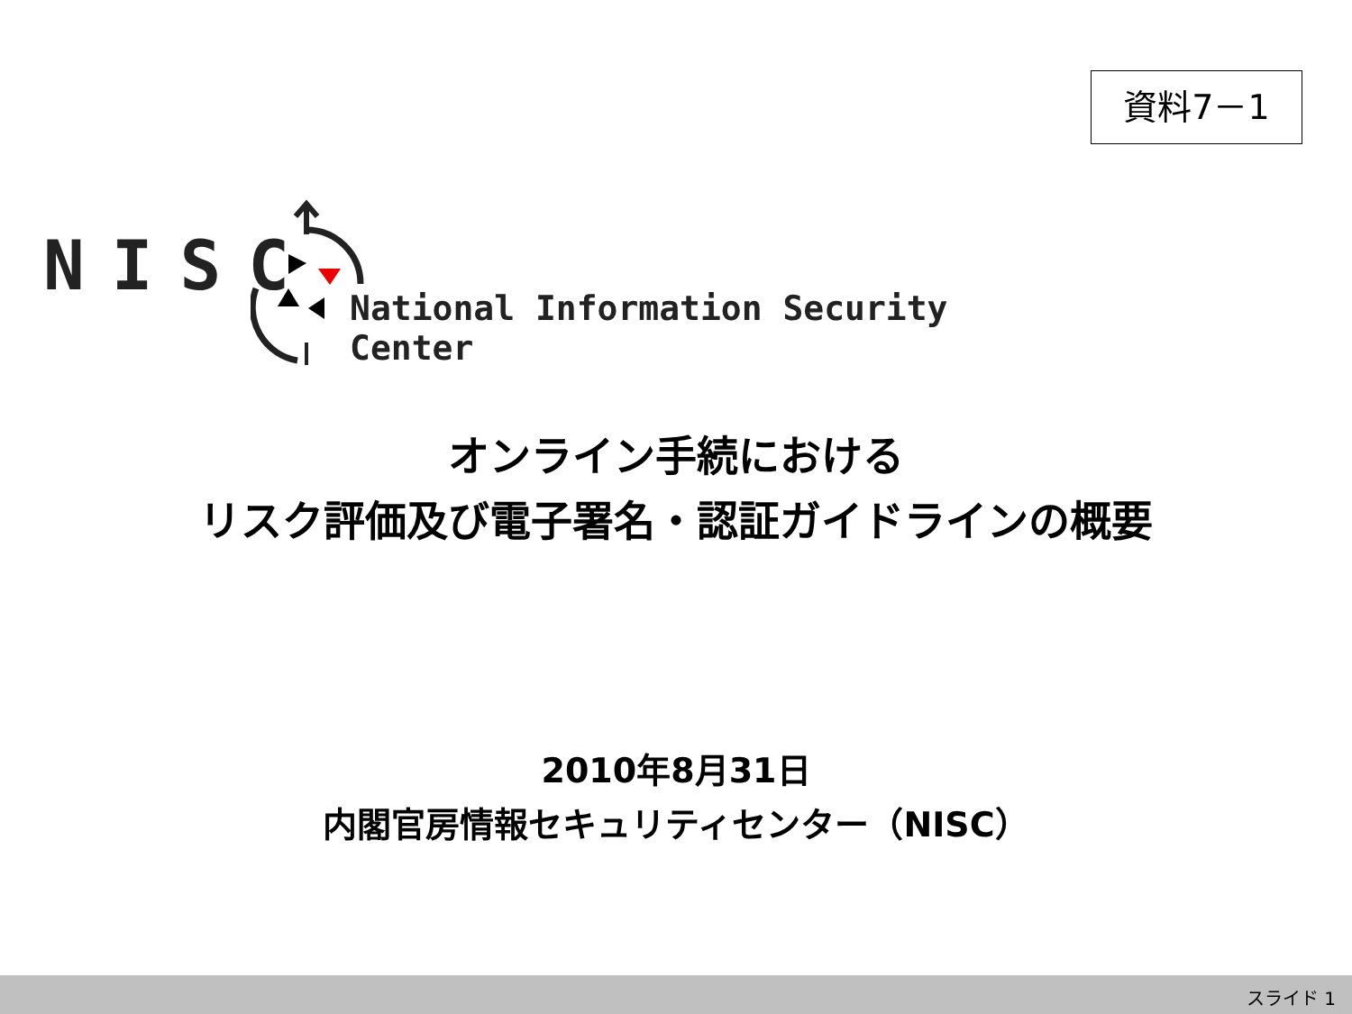資料7－1
NISC
National Information Security Center
オンライン手続における
リスク評価及び電子署名・認証ガイドラインの概要
2010年8月31日
内閣官房情報セキュリティセンター（NISC）
スライド 1